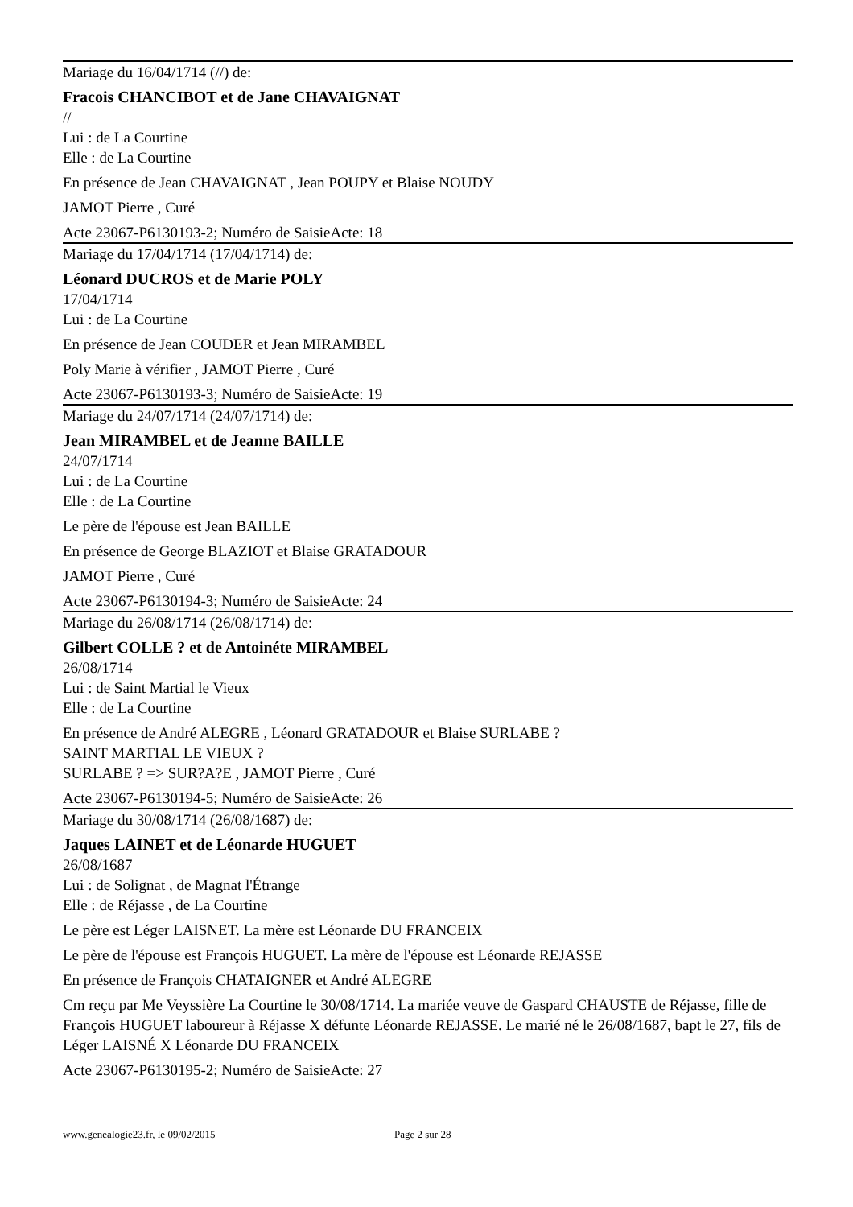Mariage du 16/04/1714 (//) de:
Fracois CHANCIBOT et de Jane CHAVAIGNAT
//
Lui : de La Courtine
Elle : de La Courtine
En présence de Jean CHAVAIGNAT , Jean POUPY et Blaise NOUDY
JAMOT Pierre , Curé
Acte 23067-P6130193-2; Numéro de SaisieActe: 18
Mariage du 17/04/1714 (17/04/1714) de:
Léonard DUCROS et de Marie POLY
17/04/1714
Lui : de La Courtine
En présence de Jean COUDER et Jean MIRAMBEL
Poly Marie à vérifier , JAMOT Pierre , Curé
Acte 23067-P6130193-3; Numéro de SaisieActe: 19
Mariage du 24/07/1714 (24/07/1714) de:
Jean MIRAMBEL et de Jeanne BAILLE
24/07/1714
Lui : de La Courtine
Elle : de La Courtine
Le père de l'épouse est Jean BAILLE
En présence de George BLAZIOT et Blaise GRATADOUR
JAMOT Pierre , Curé
Acte 23067-P6130194-3; Numéro de SaisieActe: 24
Mariage du 26/08/1714 (26/08/1714) de:
Gilbert COLLE ? et de Antoinéte MIRAMBEL
26/08/1714
Lui : de Saint Martial le Vieux
Elle : de La Courtine
En présence de André ALEGRE , Léonard GRATADOUR et Blaise SURLABE ?
SAINT MARTIAL LE VIEUX ?
SURLABE ? => SUR?A?E , JAMOT Pierre , Curé
Acte 23067-P6130194-5; Numéro de SaisieActe: 26
Mariage du 30/08/1714 (26/08/1687) de:
Jaques LAINET et de Léonarde HUGUET
26/08/1687
Lui : de Solignat , de Magnat l'Étrange
Elle : de Réjasse , de La Courtine
Le père est Léger LAISNET. La mère est Léonarde DU FRANCEIX
Le père de l'épouse est François HUGUET. La mère de l'épouse est Léonarde REJASSE
En présence de François CHATAIGNER et André ALEGRE
Cm reçu par Me Veyssière La Courtine le 30/08/1714. La mariée veuve de Gaspard CHAUSTE de Réjasse, fille de François HUGUET laboureur à Réjasse X défunte Léonarde REJASSE. Le marié né le 26/08/1687, bapt le 27, fils de Léger LAISNÉ X Léonarde DU FRANCEIX
Acte 23067-P6130195-2; Numéro de SaisieActe: 27
www.genealogie23.fr, le 09/02/2015 Page 2 sur 28